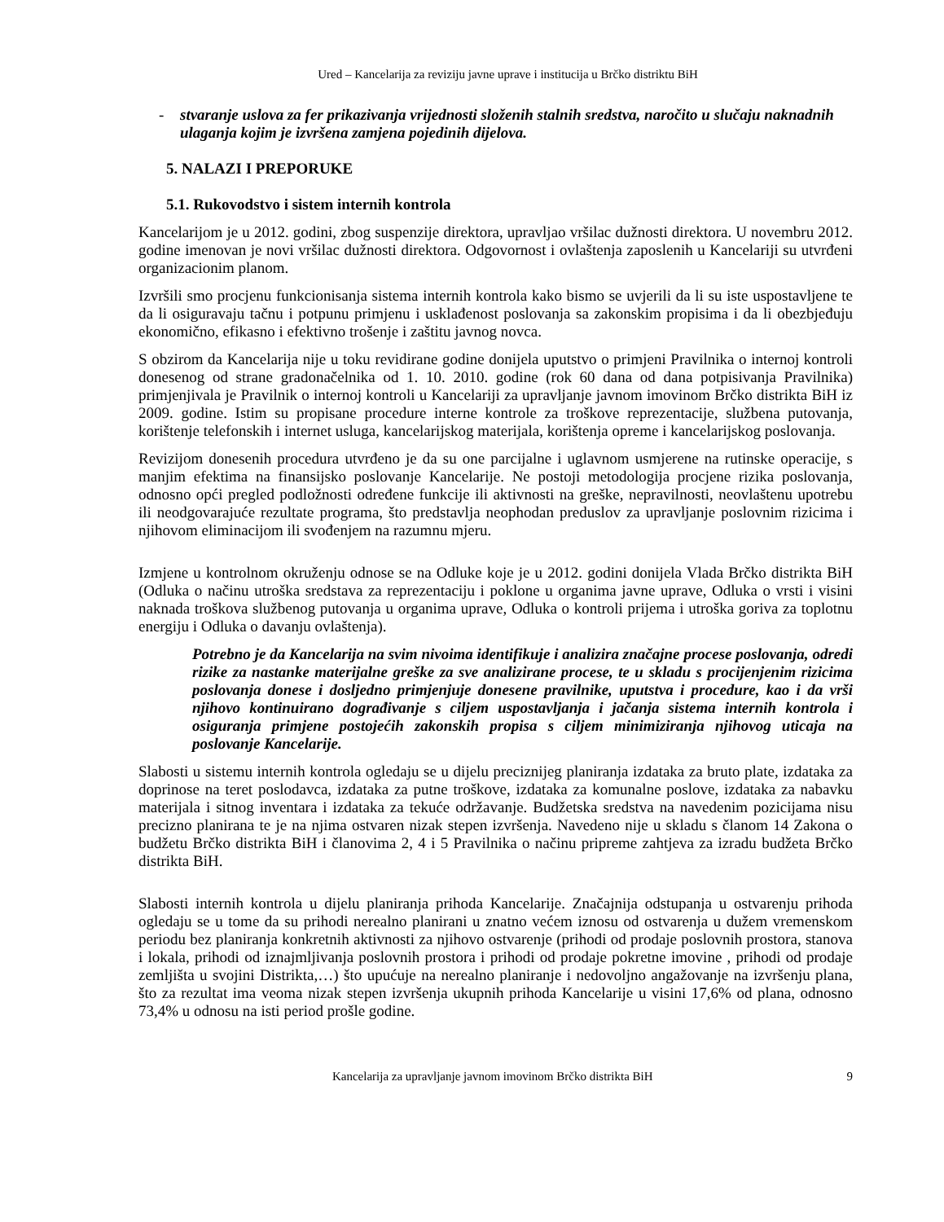Ured – Kancelarija za reviziju javne uprave i institucija u Brčko distriktu BiH
- stvaranje uslova za fer prikazivanja vrijednosti složenih stalnih sredstva, naročito u slučaju naknadnih ulaganja kojim je izvršena zamjena pojedinih dijelova.
5. NALAZI I PREPORUKE
5.1. Rukovodstvo i sistem internih kontrola
Kancelarijom je u 2012. godini, zbog suspenzije direktora, upravljao vršilac dužnosti direktora. U novembru 2012. godine imenovan je novi vršilac dužnosti direktora. Odgovornost i ovlaštenja zaposlenih u Kancelariji su utvrđeni organizacionim planom.
Izvršili smo procjenu funkcionisanja sistema internih kontrola kako bismo se uvjerili da li su iste uspostavljene te da li osiguravaju tačnu i potpunu primjenu i usklađenost poslovanja sa zakonskim propisima i da li obezbjeđuju ekonomično, efikasno i efektivno trošenje i zaštitu javnog novca.
S obzirom da Kancelarija nije u toku revidirane godine donijela uputstvo o primjeni Pravilnika o internoj kontroli donesenog od strane gradonačelnika od 1. 10. 2010. godine (rok 60 dana od dana potpisivanja Pravilnika) primjenjivala je Pravilnik o internoj kontroli u Kancelariji za upravljanje javnom imovinom Brčko distrikta BiH iz 2009. godine. Istim su propisane procedure interne kontrole za troškove reprezentacije, službena putovanja, korištenje telefonskih i internet usluga, kancelarijskog materijala, korištenja opreme i kancelarijskog poslovanja.
Revizijom donesenih procedura utvrđeno je da su one parcijalne i uglavnom usmjerene na rutinske operacije, s manjim efektima na finansijsko poslovanje Kancelarije. Ne postoji metodologija procjene rizika poslovanja, odnosno opći pregled podložnosti određene funkcije ili aktivnosti na greške, nepravilnosti, neovlaštenu upotrebu ili neodgovarajuće rezultate programa, što predstavlja neophodan preduslov za upravljanje poslovnim rizicima i njihovom eliminacijom ili svođenjem na razumnu mjeru.
Izmjene u kontrolnom okruženju odnose se na Odluke koje je u 2012. godini donijela Vlada Brčko distrikta BiH (Odluka o načinu utroška sredstava za reprezentaciju i poklone u organima javne uprave, Odluka o vrsti i visini naknada troškova službenog putovanja u organima uprave, Odluka o kontroli prijema i utroška goriva za toplotnu energiju i Odluka o davanju ovlaštenja).
Potrebno je da Kancelarija na svim nivoima identifikuje i analizira značajne procese poslovanja, odredi rizike za nastanke materijalne greške za sve analizirane procese, te u skladu s procijenjenim rizicima poslovanja donese i dosljedno primjenjuje donesene pravilnike, uputstva i procedure, kao i da vrši njihovo kontinuirano dograđivanje s ciljem uspostavljanja i jačanja sistema internih kontrola i osiguranja primjene postojećih zakonskih propisa s ciljem minimiziranja njihovog uticaja na poslovanje Kancelarije.
Slabosti u sistemu internih kontrola ogledaju se u dijelu preciznijeg planiranja izdataka za bruto plate, izdataka za doprinose na teret poslodavca, izdataka za putne troškove, izdataka za komunalne poslove, izdataka za nabavku materijala i sitnog inventara i izdataka za tekuće održavanje. Budžetska sredstva na navedenim pozicijama nisu precizno planirana te je na njima ostvaren nizak stepen izvršenja. Navedeno nije u skladu s članom 14 Zakona o budžetu Brčko distrikta BiH i članovima 2, 4 i 5 Pravilnika o načinu pripreme zahtjeva za izradu budžeta Brčko distrikta BiH.
Slabosti internih kontrola u dijelu planiranja prihoda Kancelarije. Značajnija odstupanja u ostvarenju prihoda ogledaju se u tome da su prihodi nerealno planirani u znatno većem iznosu od ostvarenja u dužem vremenskom periodu bez planiranja konkretnih aktivnosti za njihovo ostvarenje (prihodi od prodaje poslovnih prostora, stanova i lokala, prihodi od iznajmljivanja poslovnih prostora i prihodi od prodaje pokretne imovine , prihodi od prodaje zemljišta u svojini Distrikta,…) što upućuje na nerealno planiranje i nedovoljno angažovanje na izvršenju plana, što za rezultat ima veoma nizak stepen izvršenja ukupnih prihoda Kancelarije u visini 17,6% od plana, odnosno 73,4% u odnosu na isti period prošle godine.
Kancelarija za upravljanje javnom imovinom Brčko distrikta BiH
9